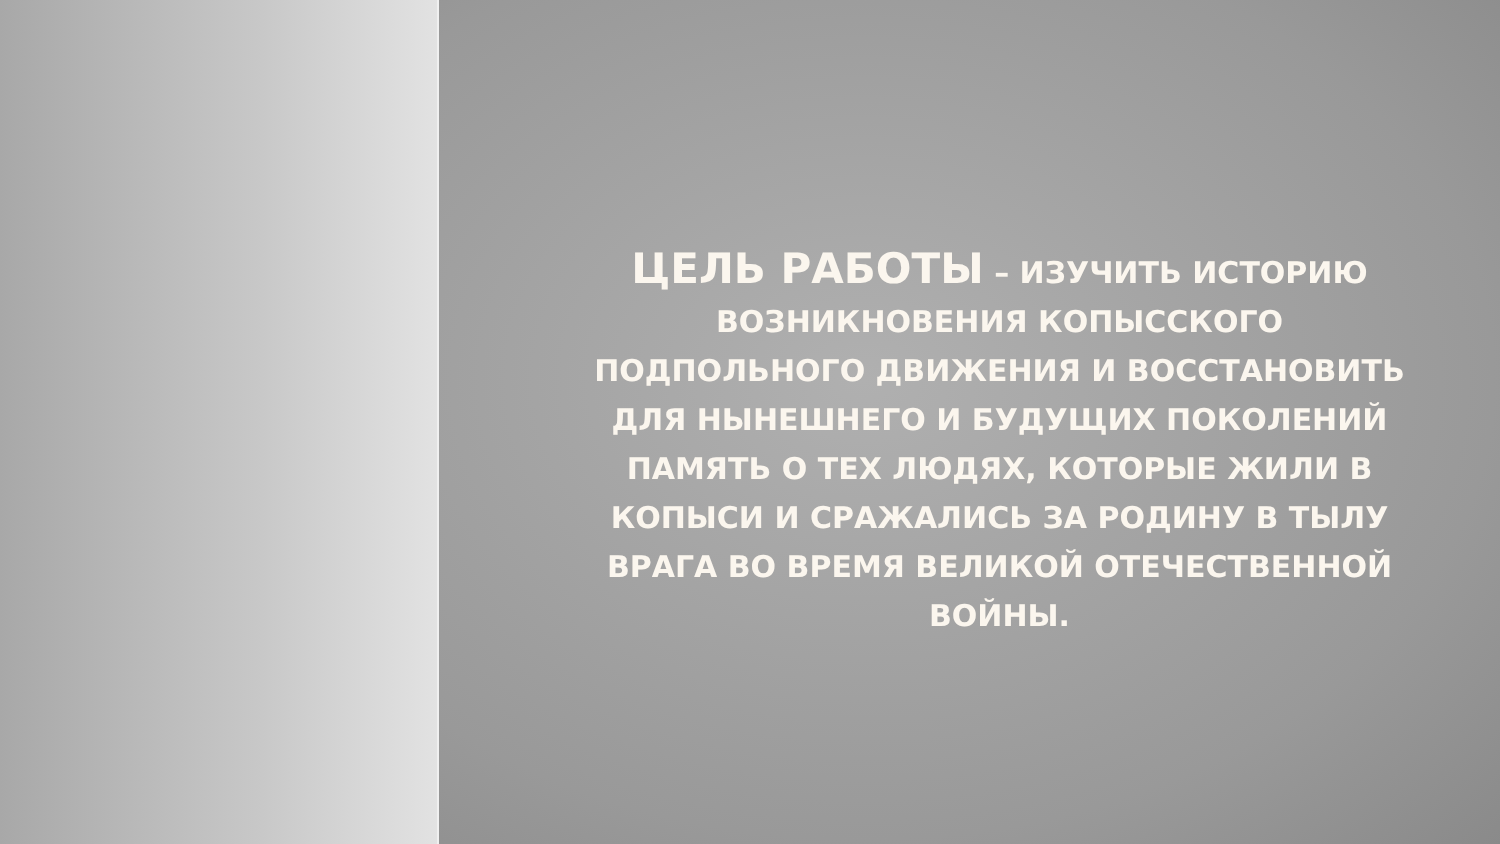ЦЕЛЬ РАБОТЫ – ИЗУЧИТЬ ИСТОРИЮ ВОЗНИКНОВЕНИЯ КОПЫССКОГО ПОДПОЛЬНОГО ДВИЖЕНИЯ И ВОССТАНОВИТЬ ДЛЯ НЫНЕШНЕГО И БУДУЩИХ ПОКОЛЕНИЙ ПАМЯТЬ О ТЕХ ЛЮДЯХ, КОТОРЫЕ ЖИЛИ В КОПЫСИ И СРАЖАЛИСЬ ЗА РОДИНУ В ТЫЛУ ВРАГА ВО ВРЕМЯ ВЕЛИКОЙ ОТЕЧЕСТВЕННОЙ ВОЙНЫ.